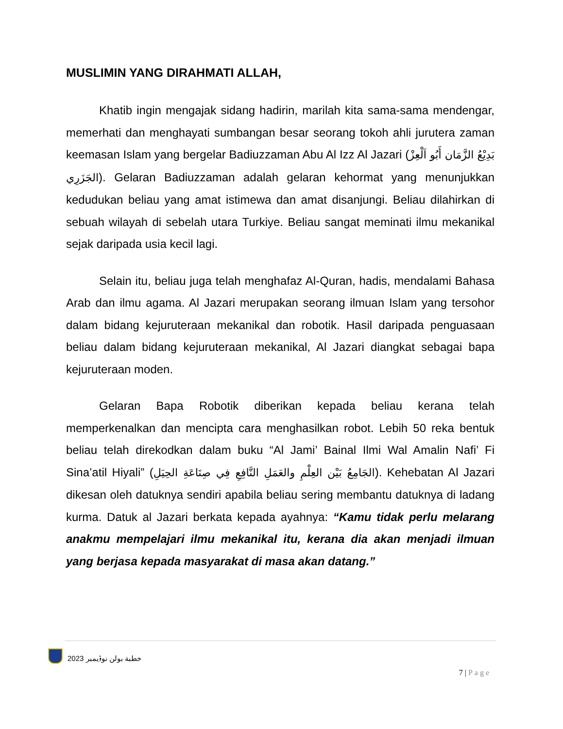MUSLIMIN YANG DIRAHMATI ALLAH,
Khatib ingin mengajak sidang hadirin, marilah kita sama-sama mendengar, memerhati dan menghayati sumbangan besar seorang tokoh ahli jurutera zaman keemasan Islam yang bergelar Badiuzzaman Abu Al Izz Al Jazari (بَدِيْعُ الزَّمَان أَبُو اَلْعِزْ الجَزَرِي). Gelaran Badiuzzaman adalah gelaran kehormat yang menunjukkan kedudukan beliau yang amat istimewa dan amat disanjungi. Beliau dilahirkan di sebuah wilayah di sebelah utara Turkiye. Beliau sangat meminati ilmu mekanikal sejak daripada usia kecil lagi.
Selain itu, beliau juga telah menghafaz Al-Quran, hadis, mendalami Bahasa Arab dan ilmu agama. Al Jazari merupakan seorang ilmuan Islam yang tersohor dalam bidang kejuruteraan mekanikal dan robotik. Hasil daripada penguasaan beliau dalam bidang kejuruteraan mekanikal, Al Jazari diangkat sebagai bapa kejuruteraan moden.
Gelaran Bapa Robotik diberikan kepada beliau kerana telah memperkenalkan dan mencipta cara menghasilkan robot. Lebih 50 reka bentuk beliau telah direkodkan dalam buku “Al Jami’ Bainal Ilmi Wal Amalin Nafi’ Fi Sina’atil Hiyali” (الجَامِعُ بَيْن العِلْمِ والعَمَلِ النَّافِعِ فِي صِنَاعَةِ الحِيَلِ). Kehebatan Al Jazari dikesan oleh datuknya sendiri apabila beliau sering membantu datuknya di ladang kurma. Datuk al Jazari berkata kepada ayahnya: “Kamu tidak perlu melarang anakmu mempelajari ilmu mekanikal itu, kerana dia akan menjadi ilmuan yang berjasa kepada masyarakat di masa akan datang.”
خطبة بولن نوۏيمبر 2023
7 | Page